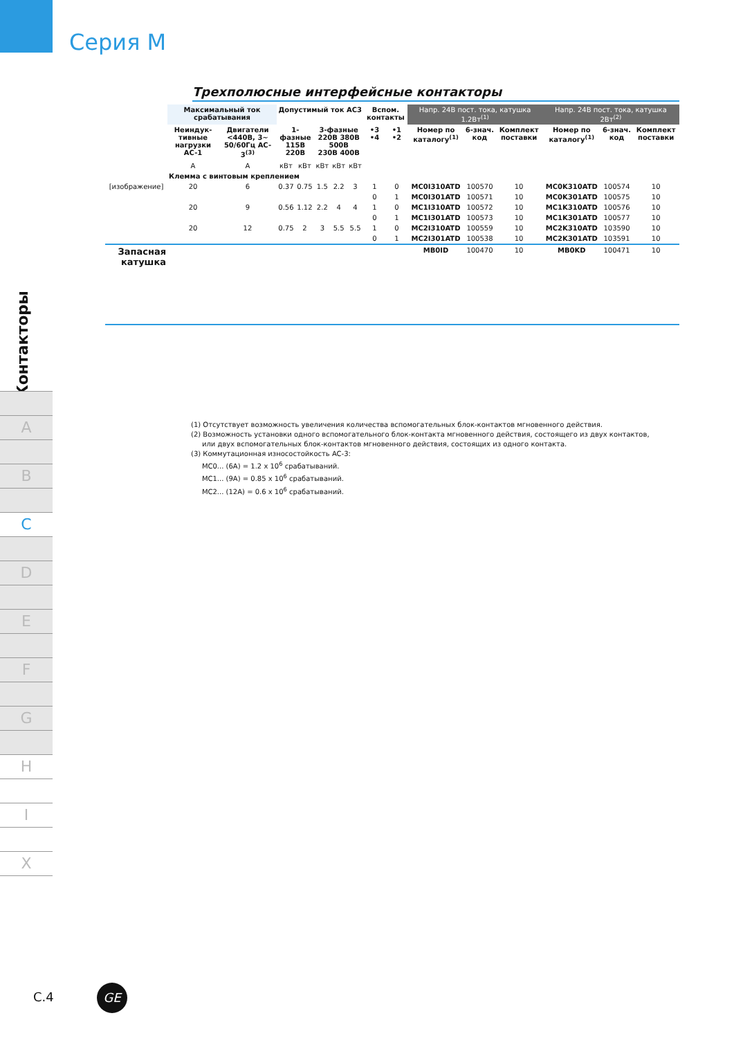Серия М
Контакторы
A
B
C
D
E
F
G
H
I
X
Трехполюсные интерфейсные контакторы
| | Максимальный ток срабатывания | | Допустимый ток AC3 | | | | | Вспом. контакты | | Напр. 24В пост. тока, катушка 1.2Вт<sup>(1)</sup> | | | Напр. 24В пост. тока, катушка 2Вт<sup>(2)</sup> | | |
| | Неиндук-тивные нагрузки AC-1 | Двигатели <440В, 3~ 50/60Гц AC-3<sup>(3)</sup> | 1-фазные 115В 220В | | 3-фазные 220В 380В 500В 230В 400В | | | •3 •4 | •1 •2 | Номер по каталогу<sup>(1)</sup> | 6-знач. код | Комплект поставки | Номер по каталогу<sup>(1)</sup> | 6-знач. код | Комплект поставки |
| | A | A | кВт | кВт | кВт | кВт | кВт | | | | | | | | |
| | Клемма с винтовым креплением | | | | | | | | | | | | | | |
| [изображение] | 20 | 6 | 0.37 | 0.75 | 1.5 | 2.2 | 3 | 1 | 0 | MC0I310ATD | 100570 | 10 | MC0K310ATD | 100574 | 10 |
| | | | | | | | | 0 | 1 | MC0I301ATD | 100571 | 10 | MC0K301ATD | 100575 | 10 |
| | 20 | 9 | 0.56 | 1.12 | 2.2 | 4 | 4 | 1 | 0 | MC1I310ATD | 100572 | 10 | MC1K310ATD | 100576 | 10 |
| | | | | | | | | 0 | 1 | MC1I301ATD | 100573 | 10 | MC1K301ATD | 100577 | 10 |
| | 20 | 12 | 0.75 | 2 | 3 | 5.5 | 5.5 | 1 | 0 | MC2I310ATD | 100559 | 10 | MC2K310ATD | 103590 | 10 |
| | | | | | | | | 0 | 1 | MC2I301ATD | 100538 | 10 | MC2K301ATD | 103591 | 10 |
| Запасная катушка | | | | | | | | | | MB0ID | 100470 | 10 | MB0KD | 100471 | 10 |
(1) Отсутствует возможность увеличения количества вспомогательных блок-контактов мгновенного действия.
(2) Возможность установки одного вспомогательного блок-контакта мгновенного действия, состоящего из двух контактов,
или двух вспомогательных блок-контактов мгновенного действия, состоящих из одного контакта.
(3) Коммутационная износостойкость AC-3:
MC0... (6A) = 1.2 x 10<sup>6</sup> срабатываний.
MC1... (9A) = 0.85 x 10<sup>6</sup> срабатываний.
MC2... (12A) = 0.6 x 10<sup>6</sup> срабатываний.
C.4 GE